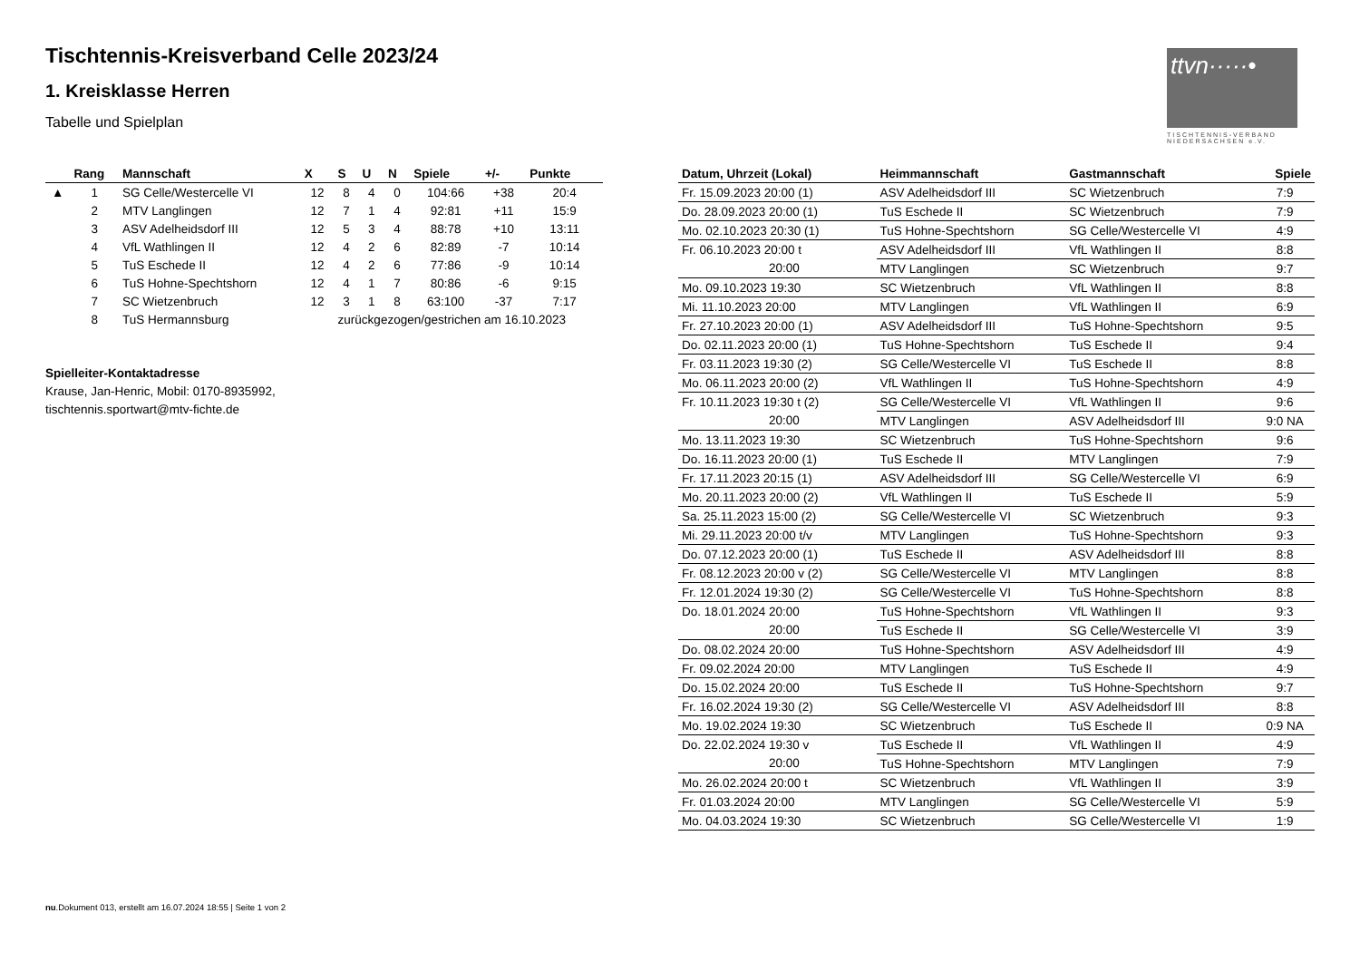ttvn·····•
TISCHTENNIS-VERBAND NIEDERSACHSEN e.V.
Tischtennis-Kreisverband Celle 2023/24
1. Kreisklasse Herren
Tabelle und Spielplan
| | Rang | Mannschaft | X | S | U | N | Spiele | +/- | Punkte |
| --- | --- | --- | --- | --- | --- | --- | --- | --- | --- |
| ▲ | 1 | SG Celle/Westercelle VI | 12 | 8 | 4 | 0 | 104:66 | +38 | 20:4 |
| | 2 | MTV Langlingen | 12 | 7 | 1 | 4 | 92:81 | +11 | 15:9 |
| | 3 | ASV Adelheidsdorf III | 12 | 5 | 3 | 4 | 88:78 | +10 | 13:11 |
| | 4 | VfL Wathlingen II | 12 | 4 | 2 | 6 | 82:89 | -7 | 10:14 |
| | 5 | TuS Eschede II | 12 | 4 | 2 | 6 | 77:86 | -9 | 10:14 |
| | 6 | TuS Hohne-Spechtshorn | 12 | 4 | 1 | 7 | 80:86 | -6 | 9:15 |
| | 7 | SC Wietzenbruch | 12 | 3 | 1 | 8 | 63:100 | -37 | 7:17 |
| | 8 | TuS Hermannsburg | zurückgezogen/gestrichen am 16.10.2023 | | | | | | |
Spielleiter-Kontaktadresse
Krause, Jan-Henric, Mobil: 0170-8935992,
tischtennis.sportwart@mtv-fichte.de
| Datum, Uhrzeit (Lokal) | Heimmannschaft | Gastmannschaft | Spiele |
| --- | --- | --- | --- |
| Fr. 15.09.2023 20:00 (1) | ASV Adelheidsdorf III | SC Wietzenbruch | 7:9 |
| Do. 28.09.2023 20:00 (1) | TuS Eschede II | SC Wietzenbruch | 7:9 |
| Mo. 02.10.2023 20:30 (1) | TuS Hohne-Spechtshorn | SG Celle/Westercelle VI | 4:9 |
| Fr. 06.10.2023 20:00 t | ASV Adelheidsdorf III | VfL Wathlingen II | 8:8 |
| 20:00 | MTV Langlingen | SC Wietzenbruch | 9:7 |
| Mo. 09.10.2023 19:30 | SC Wietzenbruch | VfL Wathlingen II | 8:8 |
| Mi. 11.10.2023 20:00 | MTV Langlingen | VfL Wathlingen II | 6:9 |
| Fr. 27.10.2023 20:00 (1) | ASV Adelheidsdorf III | TuS Hohne-Spechtshorn | 9:5 |
| Do. 02.11.2023 20:00 (1) | TuS Hohne-Spechtshorn | TuS Eschede II | 9:4 |
| Fr. 03.11.2023 19:30 (2) | SG Celle/Westercelle VI | TuS Eschede II | 8:8 |
| Mo. 06.11.2023 20:00 (2) | VfL Wathlingen II | TuS Hohne-Spechtshorn | 4:9 |
| Fr. 10.11.2023 19:30 t (2) | SG Celle/Westercelle VI | VfL Wathlingen II | 9:6 |
| 20:00 | MTV Langlingen | ASV Adelheidsdorf III | 9:0 NA |
| Mo. 13.11.2023 19:30 | SC Wietzenbruch | TuS Hohne-Spechtshorn | 9:6 |
| Do. 16.11.2023 20:00 (1) | TuS Eschede II | MTV Langlingen | 7:9 |
| Fr. 17.11.2023 20:15 (1) | ASV Adelheidsdorf III | SG Celle/Westercelle VI | 6:9 |
| Mo. 20.11.2023 20:00 (2) | VfL Wathlingen II | TuS Eschede II | 5:9 |
| Sa. 25.11.2023 15:00 (2) | SG Celle/Westercelle VI | SC Wietzenbruch | 9:3 |
| Mi. 29.11.2023 20:00 t/v | MTV Langlingen | TuS Hohne-Spechtshorn | 9:3 |
| Do. 07.12.2023 20:00 (1) | TuS Eschede II | ASV Adelheidsdorf III | 8:8 |
| Fr. 08.12.2023 20:00 v (2) | SG Celle/Westercelle VI | MTV Langlingen | 8:8 |
| Fr. 12.01.2024 19:30 (2) | SG Celle/Westercelle VI | TuS Hohne-Spechtshorn | 8:8 |
| Do. 18.01.2024 20:00 | TuS Hohne-Spechtshorn | VfL Wathlingen II | 9:3 |
| 20:00 | TuS Eschede II | SG Celle/Westercelle VI | 3:9 |
| Do. 08.02.2024 20:00 | TuS Hohne-Spechtshorn | ASV Adelheidsdorf III | 4:9 |
| Fr. 09.02.2024 20:00 | MTV Langlingen | TuS Eschede II | 4:9 |
| Do. 15.02.2024 20:00 | TuS Eschede II | TuS Hohne-Spechtshorn | 9:7 |
| Fr. 16.02.2024 19:30 (2) | SG Celle/Westercelle VI | ASV Adelheidsdorf III | 8:8 |
| Mo. 19.02.2024 19:30 | SC Wietzenbruch | TuS Eschede II | 0:9 NA |
| Do. 22.02.2024 19:30 v | TuS Eschede II | VfL Wathlingen II | 4:9 |
| 20:00 | TuS Hohne-Spechtshorn | MTV Langlingen | 7:9 |
| Mo. 26.02.2024 20:00 t | SC Wietzenbruch | VfL Wathlingen II | 3:9 |
| Fr. 01.03.2024 20:00 | MTV Langlingen | SG Celle/Westercelle VI | 5:9 |
| Mo. 04.03.2024 19:30 | SC Wietzenbruch | SG Celle/Westercelle VI | 1:9 |
nu.Dokument 013, erstellt am 16.07.2024 18:55 | Seite 1 von 2